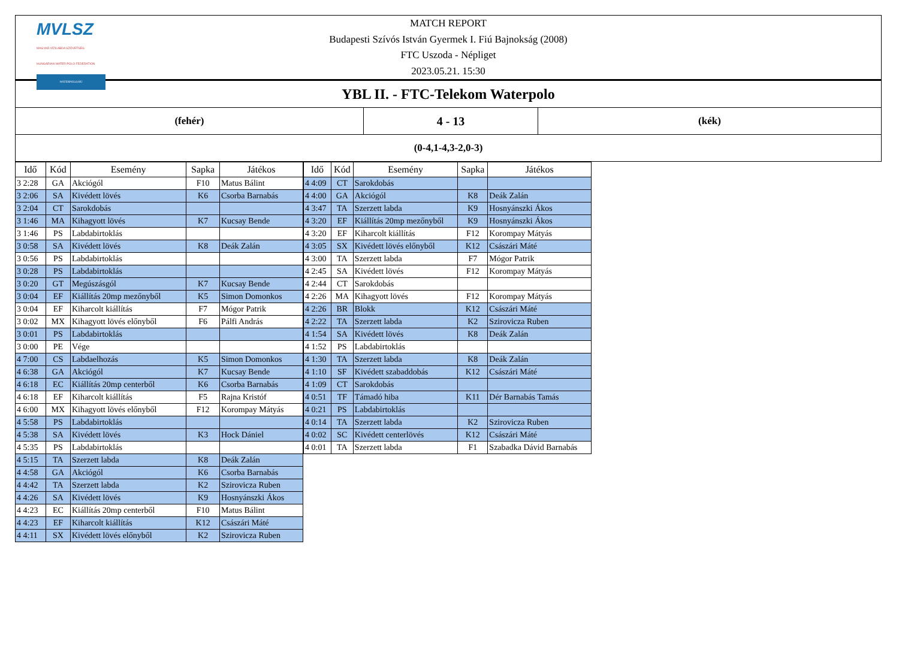MVLSZ
MAGYAR VÍZILABDA SZÖVETSÉG
HUNGARIAN WATER POLO FEDERATION
WATERPOLO.HU
MATCH REPORT
Budapesti Szívós István Gyermek I. Fiú Bajnokság (2008)
FTC Uszoda - Népliget
2023.05.21. 15:30
| YBL II. - FTC-Telekom Waterpolo | | |
| (fehér) | 4 - 13 | (kék) |
| (0-4,1-4,3-2,0-3) | | |
| Idő | Kód | Esemény | Sapka | Játékos |
| --- | --- | --- | --- | --- |
| 3 2:28 | GA | Akciógól | F10 | Matus Bálint |
| 3 2:06 | SA | Kivédett lövés | K6 | Csorba Barnabás |
| 3 2:04 | CT | Sarokdobás | | |
| 3 1:46 | MA | Kihagyott lövés | K7 | Kucsay Bende |
| 3 1:46 | PS | Labdabirtoklás | | |
| 3 0:58 | SA | Kivédett lövés | K8 | Deák Zalán |
| 3 0:56 | PS | Labdabirtoklás | | |
| 3 0:28 | PS | Labdabirtoklás | | |
| 3 0:20 | GT | Megúszásgól | K7 | Kucsay Bende |
| 3 0:04 | EF | Kiállítás 20mp mezőnyből | K5 | Simon Domonkos |
| 3 0:04 | EF | Kiharcolt kiállítás | F7 | Mógor Patrik |
| 3 0:02 | MX | Kihagyott lövés előnyből | F6 | Pálfi András |
| 3 0:01 | PS | Labdabirtoklás | | |
| 3 0:00 | PE | Vége | | |
| 4 7:00 | CS | Labdaelhozás | K5 | Simon Domonkos |
| 4 6:38 | GA | Akciógól | K7 | Kucsay Bende |
| 4 6:18 | EC | Kiállítás 20mp centerből | K6 | Csorba Barnabás |
| 4 6:18 | EF | Kiharcolt kiállítás | F5 | Rajna Kristóf |
| 4 6:00 | MX | Kihagyott lövés előnyből | F12 | Korompay Mátyás |
| 4 5:58 | PS | Labdabirtoklás | | |
| 4 5:38 | SA | Kivédett lövés | K3 | Hock Dániel |
| 4 5:35 | PS | Labdabirtoklás | | |
| 4 5:15 | TA | Szerzett labda | K8 | Deák Zalán |
| 4 4:58 | GA | Akciógól | K6 | Csorba Barnabás |
| 4 4:42 | TA | Szerzett labda | K2 | Szirovicza Ruben |
| 4 4:26 | SA | Kivédett lövés | K9 | Hosnyánszki Ákos |
| 4 4:23 | EC | Kiállítás 20mp centerből | F10 | Matus Bálint |
| 4 4:23 | EF | Kiharcolt kiállítás | K12 | Császári Máté |
| 4 4:11 | SX | Kivédett lövés előnyből | K2 | Szirovicza Ruben |
| Idő | Kód | Esemény | Sapka | Játékos |
| --- | --- | --- | --- | --- |
| 4 4:09 | CT | Sarokdobás | | |
| 4 4:00 | GA | Akciógól | K8 | Deák Zalán |
| 4 3:47 | TA | Szerzett labda | K9 | Hosnyánszki Ákos |
| 4 3:20 | EF | Kiállítás 20mp mezőnyből | K9 | Hosnyánszki Ákos |
| 4 3:20 | EF | Kiharcolt kiállítás | F12 | Korompay Mátyás |
| 4 3:05 | SX | Kivédett lövés előnyből | K12 | Császári Máté |
| 4 3:00 | TA | Szerzett labda | F7 | Mógor Patrik |
| 4 2:45 | SA | Kivédett lövés | F12 | Korompay Mátyás |
| 4 2:44 | CT | Sarokdobás | | |
| 4 2:26 | MA | Kihagyott lövés | F12 | Korompay Mátyás |
| 4 2:26 | BR | Blokk | K12 | Császári Máté |
| 4 2:22 | TA | Szerzett labda | K2 | Szirovicza Ruben |
| 4 1:54 | SA | Kivédett lövés | K8 | Deák Zalán |
| 4 1:52 | PS | Labdabirtoklás | | |
| 4 1:30 | TA | Szerzett labda | K8 | Deák Zalán |
| 4 1:10 | SF | Kivédett szabaddobás | K12 | Császári Máté |
| 4 1:09 | CT | Sarokdobás | | |
| 4 0:51 | TF | Támadó hiba | K11 | Dér Barnabás Tamás |
| 4 0:21 | PS | Labdabirtoklás | | |
| 4 0:14 | TA | Szerzett labda | K2 | Szirovicza Ruben |
| 4 0:02 | SC | Kivédett centerlövés | K12 | Császári Máté |
| 4 0:01 | TA | Szerzett labda | F1 | Szabadka Dávid Barnabás |